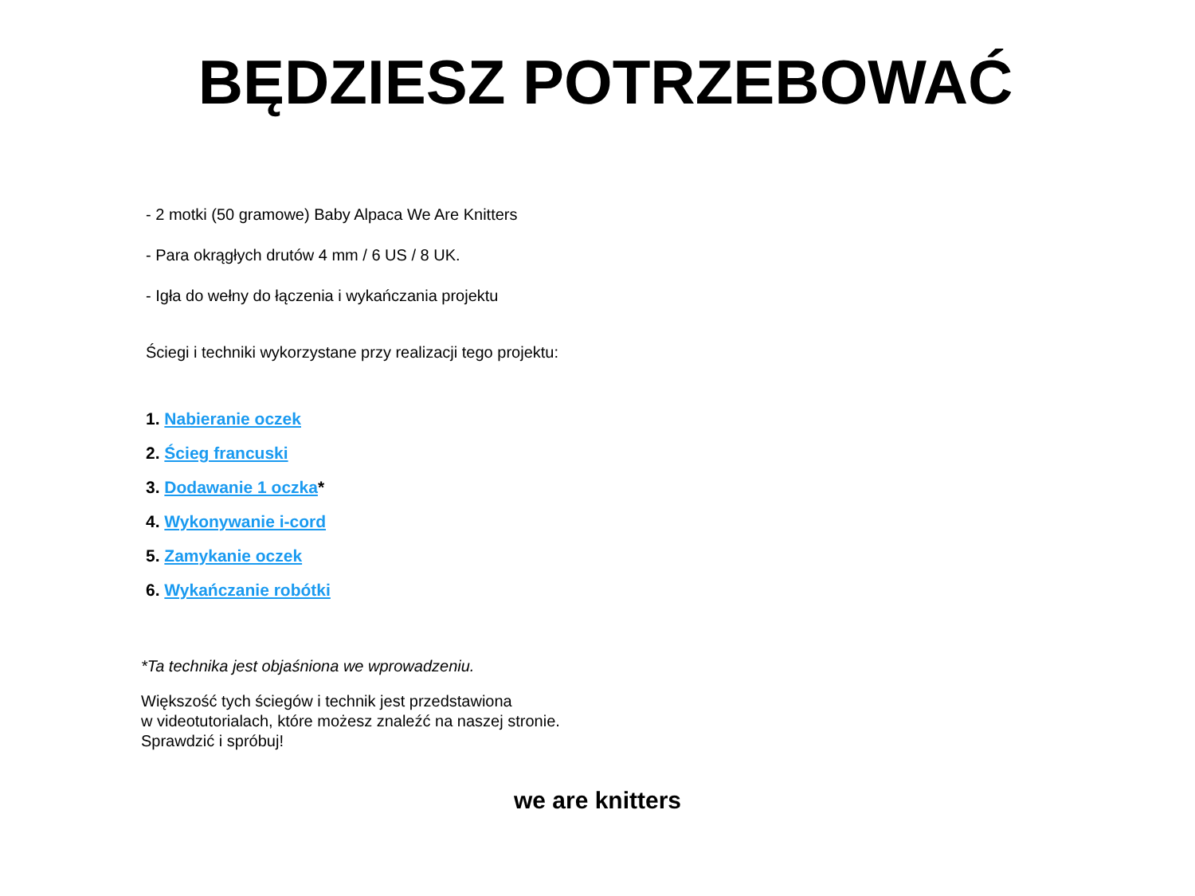BĘDZIESZ POTRZEBOWAĆ
- 2 motki (50 gramowe) Baby Alpaca We Are Knitters
- Para okrągłych drutów 4 mm / 6 US / 8 UK.
- Igła do wełny do łączenia i wykańczania projektu
Ściegi i techniki wykorzystane przy realizacji tego projektu:
1. Nabieranie oczek
2. Ścieg francuski
3. Dodawanie 1 oczka*
4. Wykonywanie i-cord
5. Zamykanie oczek
6. Wykańczanie robótki
*Ta technika jest objaśniona we wprowadzeniu.
Większość tych ściegów i technik jest przedstawiona
w videotutorialach, które możesz znaleźć na naszej stronie.
Sprawdzić i spróbuj!
we are knitters